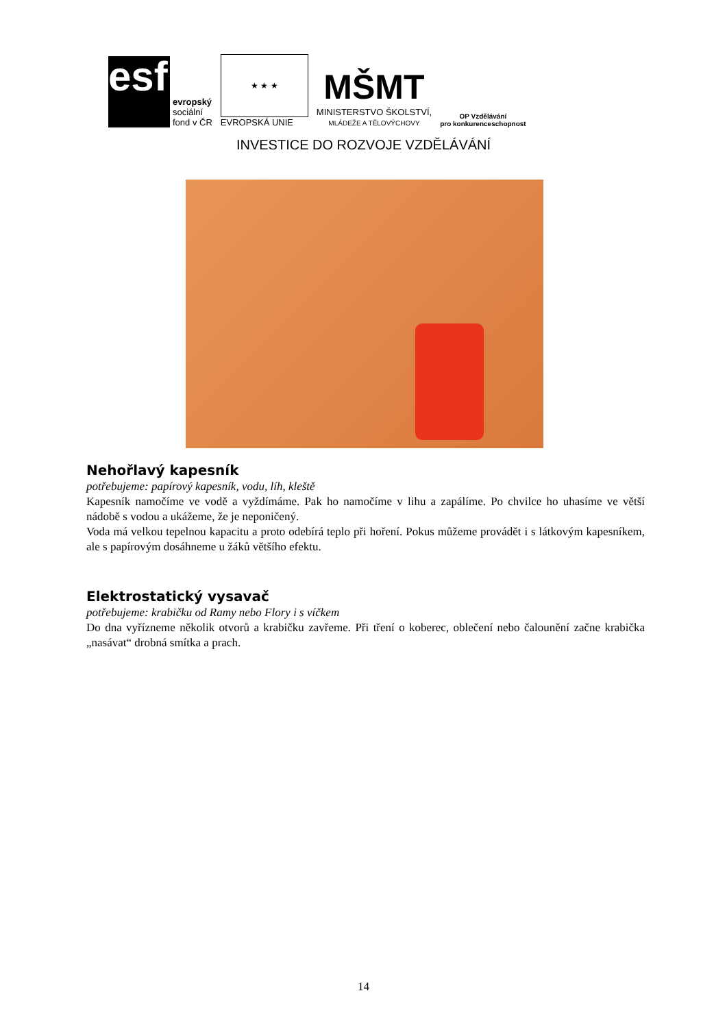esf
evropský
sociální
fond v ČR
★ ★ ★
EVROPSKÁ UNIE
MŠMT
MINISTERSTVO ŠKOLSTVÍ,
MLÁDEŽE A TĚLOVÝCHOVY
OP Vzdělávání
pro konkurenceschopnost
INVESTICE DO ROZVOJE VZDĚLÁVÁNÍ
Nehořlavý kapesník
potřebujeme: papírový kapesník, vodu, líh, kleště
Kapesník namočíme ve vodě a vyždímáme. Pak ho namočíme v lihu a zapálíme. Po chvilce ho uhasíme ve větší nádobě s vodou a ukážeme, že je neponičený.
Voda má velkou tepelnou kapacitu a proto odebírá teplo při hoření. Pokus můžeme provádět i s látkovým kapesníkem, ale s papírovým dosáhneme u žáků většího efektu.
Elektrostatický vysavač
potřebujeme: krabičku od Ramy nebo Flory i s víčkem
Do dna vyřízneme několik otvorů a krabičku zavřeme. Při tření o koberec, oblečení nebo čalounění začne krabička „nasávat“ drobná smítka a prach.
14